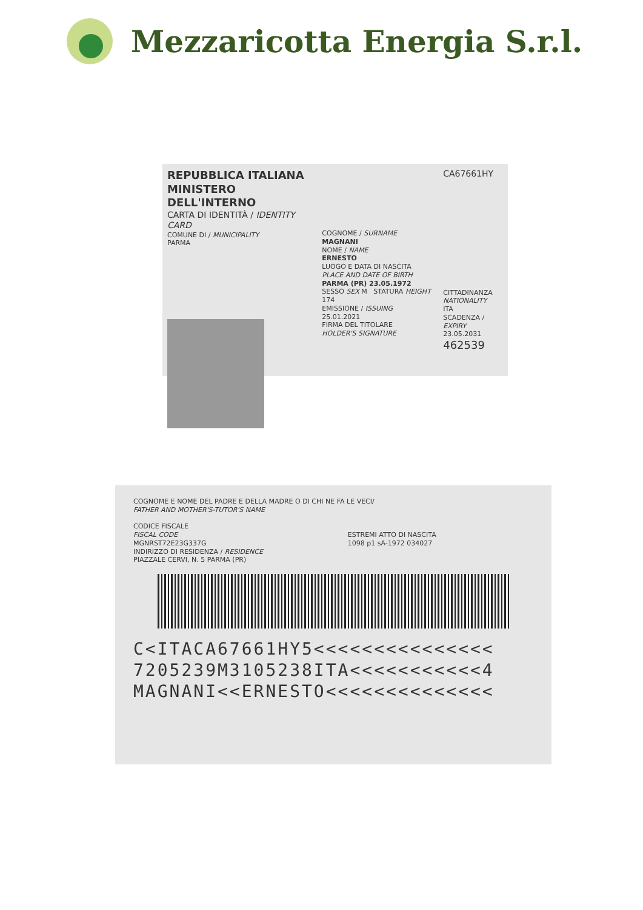Mezzaricotta Energia S.r.l.
REPUBBLICA ITALIANA
MINISTERO DELL'INTERNO
CARTA DI IDENTITÀ / IDENTITY CARD
COMUNE DI / MUNICIPALITY
PARMA
COGNOME / SURNAME
MAGNANI
NOME / NAME
ERNESTO
LUOGO E DATA DI NASCITA
PLACE AND DATE OF BIRTH
PARMA (PR) 23.05.1972
SESSO SEX M STATURA HEIGHT 174
EMISSIONE / ISSUING
25.01.2021
FIRMA DEL TITOLARE
HOLDER'S SIGNATURE
CA67661HY
CITTADINANZA
NATIONALITY
ITA
SCADENZA / EXPIRY
23.05.2031
462539
COGNOME E NOME DEL PADRE E DELLA MADRE O DI CHI NE FA LE VECI/
FATHER AND MOTHER'S-TUTOR'S NAME
CODICE FISCALE
FISCAL CODE
MGNRST72E23G337G
INDIRIZZO DI RESIDENZA / RESIDENCE
PIAZZALE CERVI, N. 5 PARMA (PR)
ESTREMI ATTO DI NASCITA
1098 p1 sA-1972 034027
C<ITACA67661HY5<<<<<<<<<<<<<<<
7205239M3105238ITA<<<<<<<<<<<4
MAGNANI<<ERNESTO<<<<<<<<<<<<<<